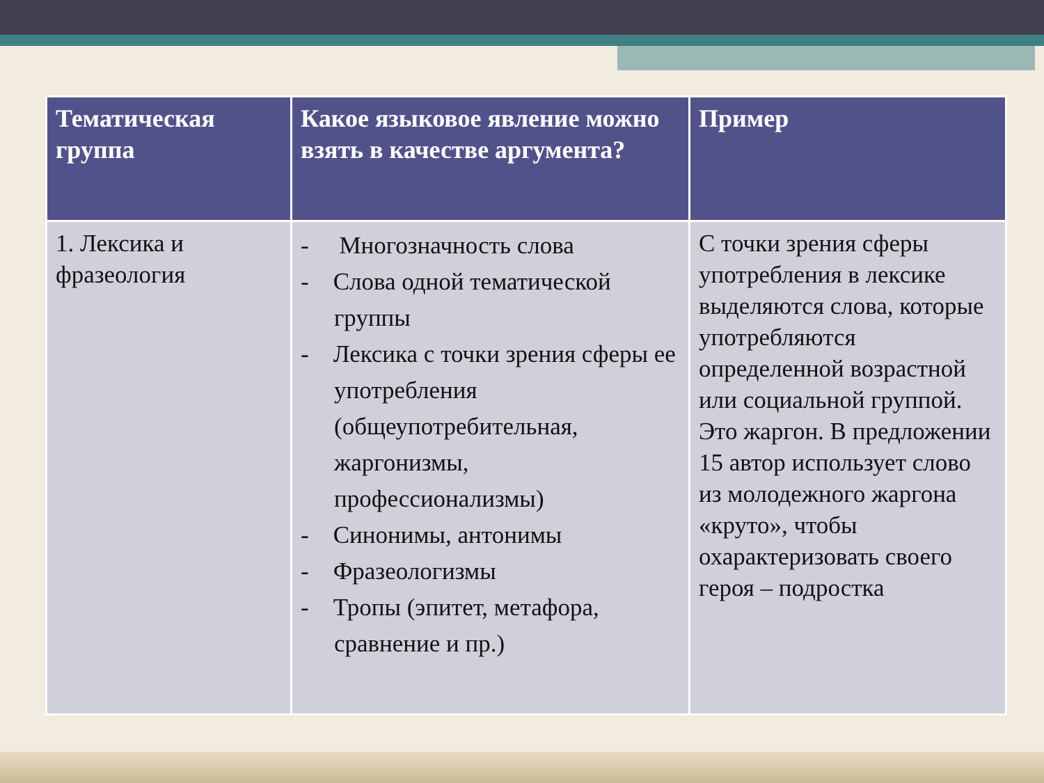| Тематическая группа | Какое языковое явление можно взять в качестве аргумента? | Пример |
| --- | --- | --- |
| 1. Лексика и фразеология | - Многозначность слова - Слова одной тематической группы - Лексика с точки зрения сферы ее употребления (общеупотребительная, жаргонизмы, профессионализмы) - Синонимы, антонимы - Фразеологизмы - Тропы (эпитет, метафора, сравнение и пр.) | С точки зрения сферы употребления в лексике выделяются слова, которые употребляются определенной возрастной или социальной группой. Это жаргон. В предложении 15 автор использует слово из молодежного жаргона «круто», чтобы охарактеризовать своего героя – подростка |